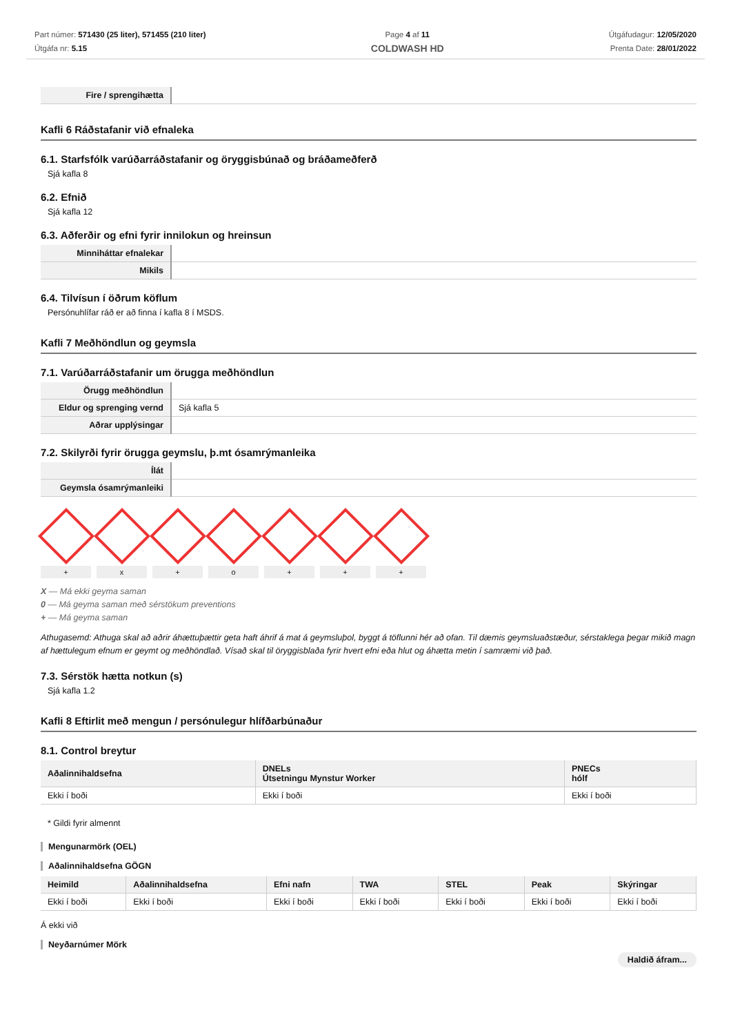Part númer: 571430 (25 liter), 571455 (210 liter)
Útgáfa nr: 5.15
Page 4 af 11
COLDWASH HD
Útgáfudagur: 12/05/2020
Prenta Date: 28/01/2022
| Fire / sprengihætta | |
Kafli 6 Ráðstafanir við efnaleka
6.1. Starfsfólk varúðarráðstafanir og öryggisbúnað og bráðameðferð
Sjá kafla 8
6.2. Efnið
Sjá kafla 12
6.3. Aðferðir og efni fyrir innilokun og hreinsun
| Minniháttar efnalekar | |
| Mikils | |
6.4. Tilvísun í öðrum köflum
Persónuhlífar ráð er að finna í kafla 8 í MSDS.
Kafli 7 Meðhöndlun og geymsla
7.1. Varúðarráðstafanir um örugga meðhöndlun
| Örugg meðhöndlun | |
| Eldur og sprenging vernd | Sjá kafla 5 |
| Aðrar upplýsingar | |
7.2. Skilyrði fyrir örugga geymslu, þ.mt ósamrýmanleika
| Ílát | |
| Geymsla ósamrýmanleiki | |
+ x + o + + +
X — Má ekki geyma saman
0 — Má geyma saman með sérstökum preventions
+ — Má geyma saman
Athugasemd: Athuga skal að aðrir áhættuþættir geta haft áhrif á mat á geymsluþol, byggt á töflunni hér að ofan. Til dæmis geymsluaðstæður, sérstaklega þegar mikið magn af hættulegum efnum er geymt og meðhöndlað. Vísað skal til öryggisblaða fyrir hvert efni eða hlut og áhætta metin í samræmi við það.
7.3. Sérstök hætta notkun (s)
Sjá kafla 1.2
Kafli 8 Eftirlit með mengun / persónulegur hlífðarbúnaður
8.1. Control breytur
| Aðalinnihaldsefna | DNELs Útsetningu Mynstur Worker | PNECs hólf |
| --- | --- | --- |
| Ekki í boði | Ekki í boði | Ekki í boði |
* Gildi fyrir almennt
Mengunarmörk (OEL)
Aðalinnihaldsefna GÖGN
| Heimild | Aðalinnihaldsefna | Efni nafn | TWA | STEL | Peak | Skýringar |
| --- | --- | --- | --- | --- | --- | --- |
| Ekki í boði | Ekki í boði | Ekki í boði | Ekki í boði | Ekki í boði | Ekki í boði | Ekki í boði |
Á ekki við
Neyðarnúmer Mörk
Haldið áfram...